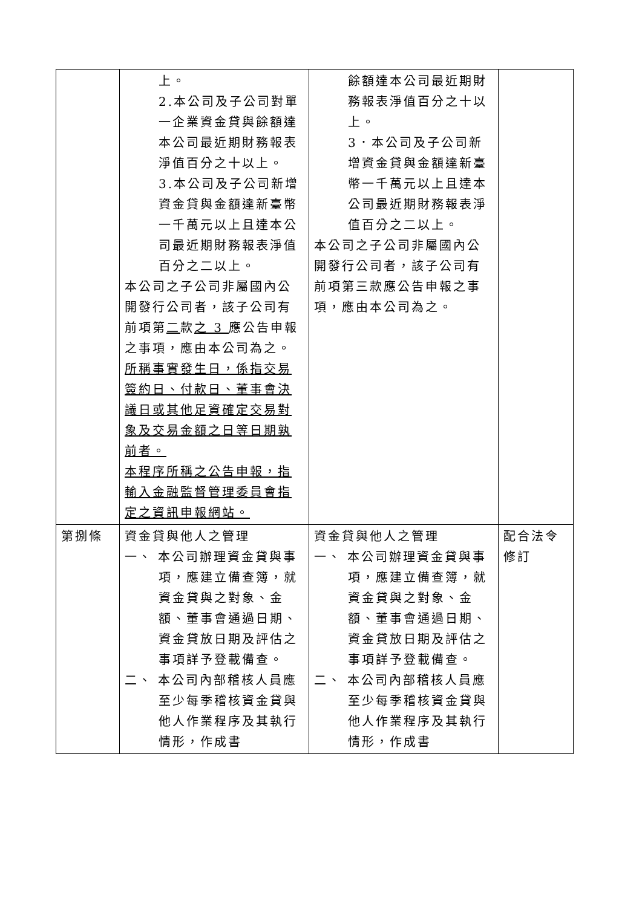| | 上。 2.本公司及子公司對單一企業資金貸與餘額達本公司最近期財務報表淨值百分之十以上。 3.本公司及子公司新增資金貸與金額達新臺幣一千萬元以上且達本公司最近期財務報表淨值百分之二以上。 本公司之子公司非屬國內公開發行公司者，該子公司有前項第 二 款 之 3 應公告申報之事項，應由本公司為之。 所稱事實發生日，係指交易簽約日、付款日、董事會決議日或其他足資確定交易對象及交易金額之日等日期孰前者。 本程序所稱之公告申報，指輸入金融監督管理委員會指定之資訊申報網站。 | 餘額達本公司最近期財務報表淨值百分之十以上。 3．本公司及子公司新增資金貸與金額達新臺幣一千萬元以上且達本公司最近期財務報表淨值百分之二以上。 本公司之子公司非屬國內公開發行公司者，該子公司有前項第三款應公告申報之事項，應由本公司為之。 | |
| 第捌條 | 資金貸與他人之管理 一、 本公司辦理資金貸與事項，應建立備查簿，就資金貸與之對象、金額、董事會通過日期、資金貸放日期及評估之事項詳予登載備查。 二、 本公司內部稽核人員應至少每季稽核資金貸與他人作業程序及其執行情形，作成書 | 資金貸與他人之管理 一、 本公司辦理資金貸與事項，應建立備查簿，就資金貸與之對象、金額、董事會通過日期、資金貸放日期及評估之事項詳予登載備查。 二、 本公司內部稽核人員應至少每季稽核資金貸與他人作業程序及其執行情形，作成書 | 配合法令修訂 |